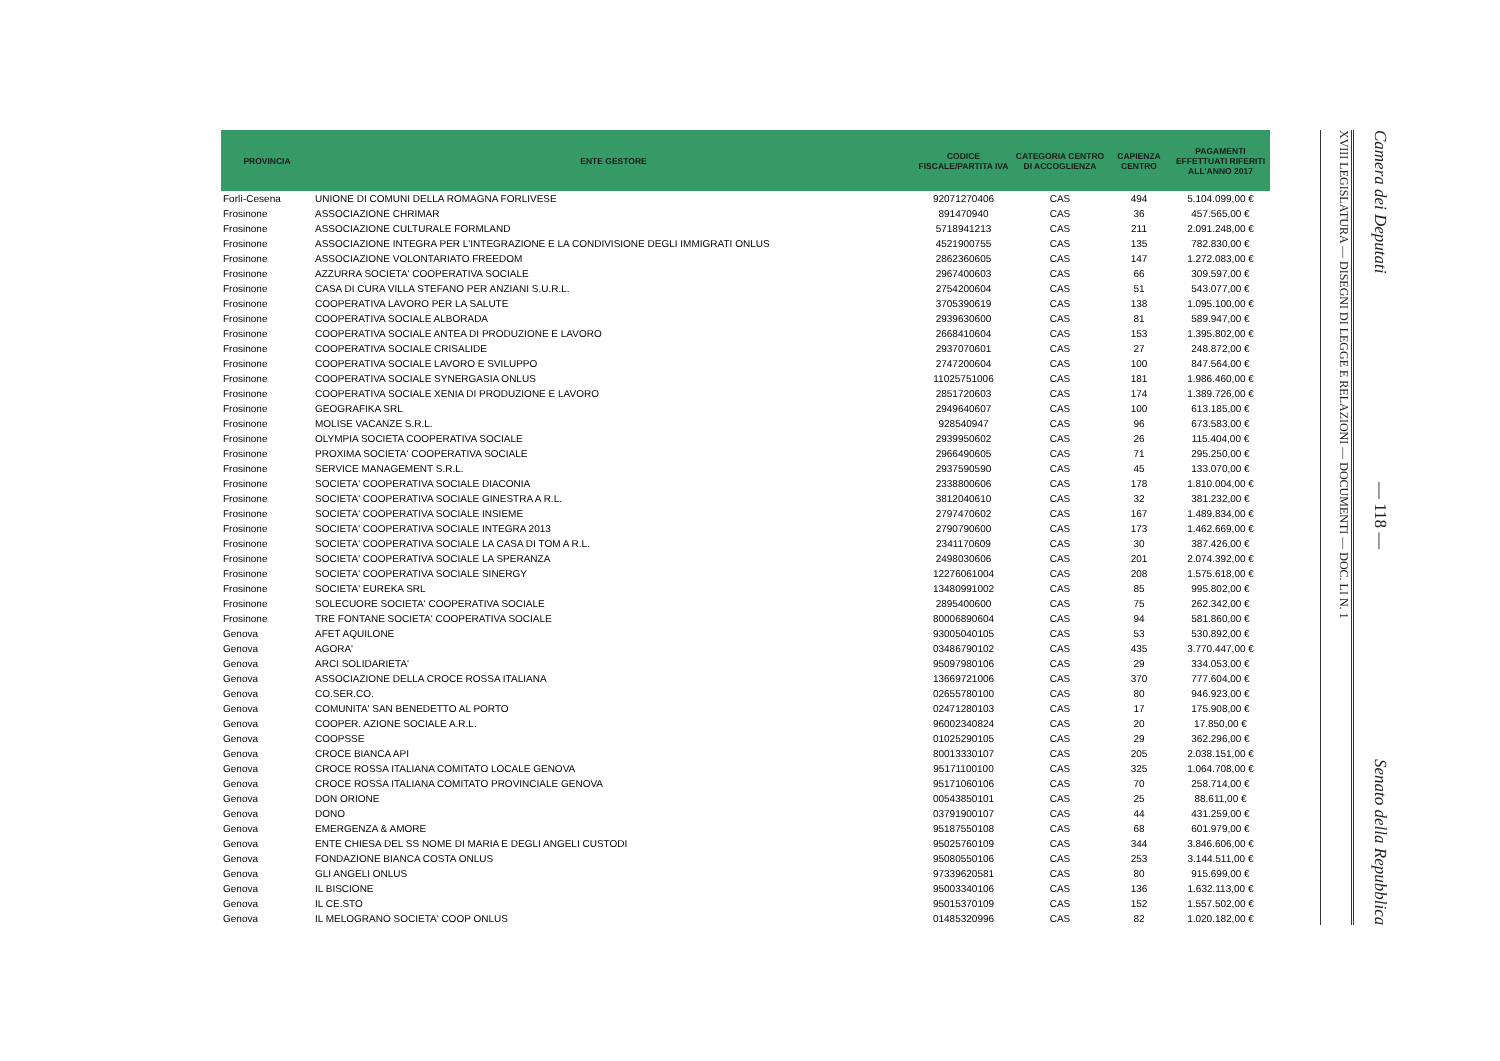| PROVINCIA | ENTE GESTORE | CODICE FISCALE/PARTITA IVA | CATEGORIA CENTRO DI ACCOGLIENZA | CAPIENZA CENTRO | PAGAMENTI EFFETTUATI RIFERITI ALL'ANNO 2017 |
| --- | --- | --- | --- | --- | --- |
| Forlì-Cesena | UNIONE DI COMUNI DELLA ROMAGNA FORLIVESE | 92071270406 | CAS | 494 | 5.104.099,00 € |
| Frosinone | ASSOCIAZIONE CHRIMAR | 891470940 | CAS | 36 | 457.565,00 € |
| Frosinone | ASSOCIAZIONE CULTURALE FORMLAND | 5718941213 | CAS | 211 | 2.091.248,00 € |
| Frosinone | ASSOCIAZIONE INTEGRA PER L'INTEGRAZIONE E LA CONDIVISIONE DEGLI IMMIGRATI ONLUS | 4521900755 | CAS | 135 | 782.830,00 € |
| Frosinone | ASSOCIAZIONE VOLONTARIATO FREEDOM | 2862360605 | CAS | 147 | 1.272.083,00 € |
| Frosinone | AZZURRA SOCIETA' COOPERATIVA SOCIALE | 2967400603 | CAS | 66 | 309.597,00 € |
| Frosinone | CASA DI CURA VILLA STEFANO PER ANZIANI S.U.R.L. | 2754200604 | CAS | 51 | 543.077,00 € |
| Frosinone | COOPERATIVA LAVORO PER LA SALUTE | 3705390619 | CAS | 138 | 1.095.100,00 € |
| Frosinone | COOPERATIVA SOCIALE ALBORADA | 2939630600 | CAS | 81 | 589.947,00 € |
| Frosinone | COOPERATIVA SOCIALE ANTEA DI PRODUZIONE E LAVORO | 2668410604 | CAS | 153 | 1.395.802,00 € |
| Frosinone | COOPERATIVA SOCIALE CRISALIDE | 2937070601 | CAS | 27 | 248.872,00 € |
| Frosinone | COOPERATIVA SOCIALE LAVORO E SVILUPPO | 2747200604 | CAS | 100 | 847.564,00 € |
| Frosinone | COOPERATIVA SOCIALE SYNERGASIA ONLUS | 11025751006 | CAS | 181 | 1.986.460,00 € |
| Frosinone | COOPERATIVA SOCIALE XENIA DI PRODUZIONE E LAVORO | 2851720603 | CAS | 174 | 1.389.726,00 € |
| Frosinone | GEOGRAFIKA SRL | 2949640607 | CAS | 100 | 613.185,00 € |
| Frosinone | MOLISE VACANZE S.R.L. | 928540947 | CAS | 96 | 673.583,00 € |
| Frosinone | OLYMPIA SOCIETA COOPERATIVA SOCIALE | 2939950602 | CAS | 26 | 115.404,00 € |
| Frosinone | PROXIMA SOCIETA' COOPERATIVA SOCIALE | 2966490605 | CAS | 71 | 295.250,00 € |
| Frosinone | SERVICE MANAGEMENT S.R.L. | 2937590590 | CAS | 45 | 133.070,00 € |
| Frosinone | SOCIETA' COOPERATIVA SOCIALE DIACONIA | 2338800606 | CAS | 178 | 1.810.004,00 € |
| Frosinone | SOCIETA' COOPERATIVA SOCIALE GINESTRA A R.L. | 3812040610 | CAS | 32 | 381.232,00 € |
| Frosinone | SOCIETA' COOPERATIVA SOCIALE INSIEME | 2797470602 | CAS | 167 | 1.489.834,00 € |
| Frosinone | SOCIETA' COOPERATIVA SOCIALE INTEGRA 2013 | 2790790600 | CAS | 173 | 1.462.669,00 € |
| Frosinone | SOCIETA' COOPERATIVA SOCIALE LA CASA DI TOM A R.L. | 2341170609 | CAS | 30 | 387.426,00 € |
| Frosinone | SOCIETA' COOPERATIVA SOCIALE LA SPERANZA | 2498030606 | CAS | 201 | 2.074.392,00 € |
| Frosinone | SOCIETA' COOPERATIVA SOCIALE SINERGY | 12276061004 | CAS | 208 | 1.575.618,00 € |
| Frosinone | SOCIETA' EUREKA SRL | 13480991002 | CAS | 85 | 995.802,00 € |
| Frosinone | SOLECUORE SOCIETA' COOPERATIVA SOCIALE | 2895400600 | CAS | 75 | 262.342,00 € |
| Frosinone | TRE FONTANE SOCIETA' COOPERATIVA SOCIALE | 80006890604 | CAS | 94 | 581.860,00 € |
| Genova | AFET AQUILONE | 93005040105 | CAS | 53 | 530.892,00 € |
| Genova | AGORA' | 03486790102 | CAS | 435 | 3.770.447,00 € |
| Genova | ARCI SOLIDARIETA' | 95097980106 | CAS | 29 | 334.053,00 € |
| Genova | ASSOCIAZIONE DELLA CROCE ROSSA ITALIANA | 13669721006 | CAS | 370 | 777.604,00 € |
| Genova | CO.SER.CO. | 02655780100 | CAS | 80 | 946.923,00 € |
| Genova | COMUNITA' SAN BENEDETTO AL PORTO | 02471280103 | CAS | 17 | 175.908,00 € |
| Genova | COOPER. AZIONE SOCIALE A.R.L. | 96002340824 | CAS | 20 | 17.850,00 € |
| Genova | COOPSSE | 01025290105 | CAS | 29 | 362.296,00 € |
| Genova | CROCE BIANCA API | 80013330107 | CAS | 205 | 2.038.151,00 € |
| Genova | CROCE ROSSA ITALIANA COMITATO LOCALE GENOVA | 95171100100 | CAS | 325 | 1.064.708,00 € |
| Genova | CROCE ROSSA ITALIANA COMITATO PROVINCIALE GENOVA | 95171060106 | CAS | 70 | 258.714,00 € |
| Genova | DON ORIONE | 00543850101 | CAS | 25 | 88.611,00 € |
| Genova | DONO | 03791900107 | CAS | 44 | 431.259,00 € |
| Genova | EMERGENZA & AMORE | 95187550108 | CAS | 68 | 601.979,00 € |
| Genova | ENTE CHIESA DEL SS NOME DI MARIA E DEGLI ANGELI CUSTODI | 95025760109 | CAS | 344 | 3.846.606,00 € |
| Genova | FONDAZIONE BIANCA COSTA ONLUS | 95080550106 | CAS | 253 | 3.144.511,00 € |
| Genova | GLI ANGELI ONLUS | 97339620581 | CAS | 80 | 915.699,00 € |
| Genova | IL BISCIONE | 95003340106 | CAS | 136 | 1.632.113,00 € |
| Genova | IL CE.STO | 95015370109 | CAS | 152 | 1.557.502,00 € |
| Genova | IL MELOGRANO SOCIETA' COOP ONLUS | 01485320996 | CAS | 82 | 1.020.182,00 € |
XVIII LEGISLATURA — DISEGNI DI LEGGE E RELAZIONI — DOCUMENTI — DOC. LI N. 1
Camera dei Deputati — 118 — Senato della Repubblica